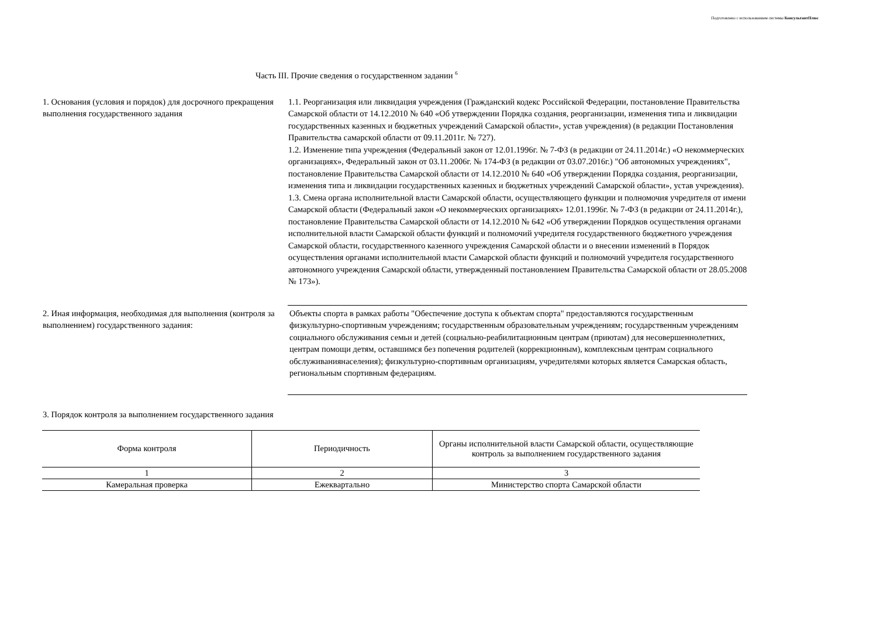Подготовлено с использованием системы КонсультантПлюс
Часть III. Прочие сведения о государственном задании <sup>6</sup>
1. Основания (условия и порядок) для досрочного прекращения выполнения государственного задания
1.1. Реорганизация или ликвидация учреждения (Гражданский кодекс Российской Федерации, постановление Правительства Самарской области от 14.12.2010 № 640 «Об утверждении Порядка создания, реорганизации, изменения типа и ликвидации государственных казенных и бюджетных учреждений Самарской области», устав учреждения) (в редакции Постановления Правительства самарской области от 09.11.2011г. № 727).
1.2. Изменение типа учреждения (Федеральный закон от 12.01.1996г. № 7-ФЗ (в редакции от 24.11.2014г.) «О некоммерческих организациях», Федеральный закон от 03.11.2006г. № 174-ФЗ (в редакции от 03.07.2016г.) "Об автономных учреждениях", постановление Правительства Самарской области от 14.12.2010 № 640 «Об утверждении Порядка создания, реорганизации, изменения типа и ликвидации государственных казенных и бюджетных учреждений Самарской области», устав учреждения).
1.3. Смена органа исполнительной власти Самарской области, осуществляющего функции и полномочия учредителя от имени Самарской области (Федеральный закон «О некоммерческих организациях» 12.01.1996г. № 7-ФЗ (в редакции от 24.11.2014г.), постановление Правительства Самарской области от 14.12.2010 № 642 «Об утверждении Порядков осуществления органами исполнительной власти Самарской области функций и полномочий учредителя государственного бюджетного учреждения Самарской области, государственного казенного учреждения Самарской области и о внесении изменений в Порядок осуществления органами исполнительной власти Самарской области функций и полномочий учредителя государственного автономного учреждения Самарской области, утвержденный постановлением Правительства Самарской области от 28.05.2008 № 173»).
2. Иная информация, необходимая для выполнения (контроля за выполнением) государственного задания:
Объекты спорта в рамках работы "Обеспечение доступа к объектам спорта" предоставляются государственным физкультурно-спортивным учреждениям; государственным образовательным учреждениям; государственным учреждениям социального обслуживания семьи и детей (социально-реабилитационным центрам (приютам) для несовершеннолетних, центрам помощи детям, оставшимся без попечения родителей (коррекционным), комплексным центрам социального обслуживаниянаселения); физкультурно-спортивным организациям, учредителями которых является Самарская область, региональным спортивным федерациям.
3. Порядок контроля за выполнением государственного задания
| Форма контроля | Периодичность | Органы исполнительной власти Самарской области, осуществляющие контроль за выполнением государственного задания |
| --- | --- | --- |
| 1 | 2 | 3 |
| Камеральная проверка | Ежеквартально | Министерство спорта Самарской области |